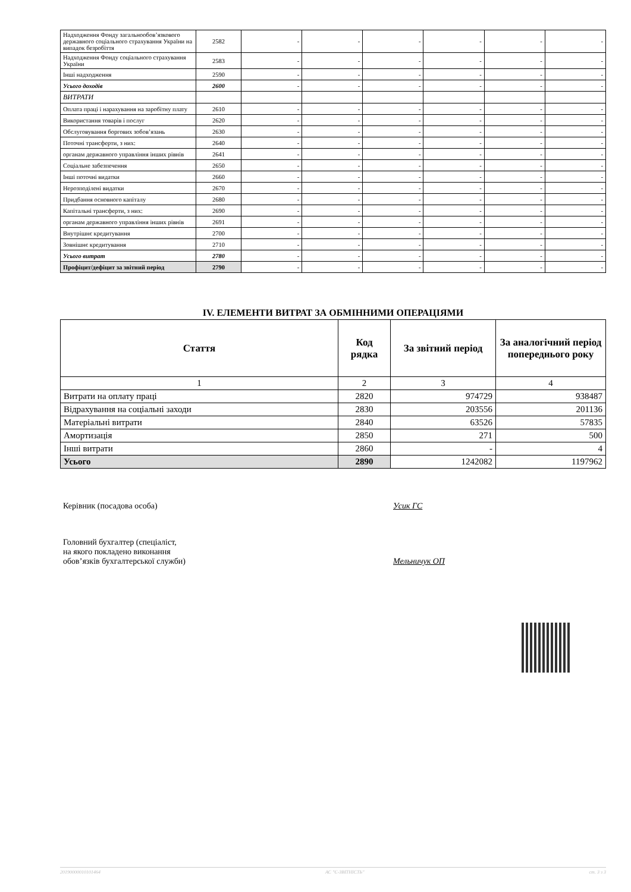| Надходження Фонду загальнообов’язкового державного соціального страхування України на випадок безробіття | 2582 | - | - | - | - | - | - |
| Надходження Фонду соціального страхування України | 2583 | - | - | - | - | - | - |
| Інші надходження | 2590 | - | - | - | - | - | - |
| Усього доходів | 2600 | - | - | - | - | - | - |
| ВИТРАТИ | | | | | | | |
| Оплата праці і нарахування на заробітну плату | 2610 | - | - | - | - | - | - |
| Використання товарів і послуг | 2620 | - | - | - | - | - | - |
| Обслуговування боргових зобов’язань | 2630 | - | - | - | - | - | - |
| Поточні трансферти, з них: | 2640 | - | - | - | - | - | - |
| органам державного управління інших рівнів | 2641 | - | - | - | - | - | - |
| Соціальне забезпечення | 2650 | - | - | - | - | - | - |
| Інші поточні видатки | 2660 | - | - | - | - | - | - |
| Нерозподілені видатки | 2670 | - | - | - | - | - | - |
| Придбання основного капіталу | 2680 | - | - | - | - | - | - |
| Капітальні трансферти, з них: | 2690 | - | - | - | - | - | - |
| органам державного управління інших рівнів | 2691 | - | - | - | - | - | - |
| Внутрішнє кредитування | 2700 | - | - | - | - | - | - |
| Зовнішнє кредитування | 2710 | - | - | - | - | - | - |
| Усього витрат | 2780 | - | - | - | - | - | - |
| Профіцит/дефіцит за звітний період | 2790 | - | - | - | - | - | - |
IV. ЕЛЕМЕНТИ ВИТРАТ ЗА ОБМІННИМИ ОПЕРАЦІЯМИ
| Стаття | Код рядка | За звітний період | За аналогічний період попереднього року |
| --- | --- | --- | --- |
| 1 | 2 | 3 | 4 |
| Витрати на оплату праці | 2820 | 974729 | 938487 |
| Відрахування на соціальні заходи | 2830 | 203556 | 201136 |
| Матеріальні витрати | 2840 | 63526 | 57835 |
| Амортизація | 2850 | 271 | 500 |
| Інші витрати | 2860 | - | 4 |
| Усього | 2890 | 1242082 | 1197962 |
Керівник (посадова особа) Усик ГС
Головний бухгалтер (спеціаліст,
на якого покладено виконання
обов’язків бухгалтерської служби)
Мельничук ОП
20190000010101464 АС "Є-ЗВІТНІСТЬ" ст. 3 з 3